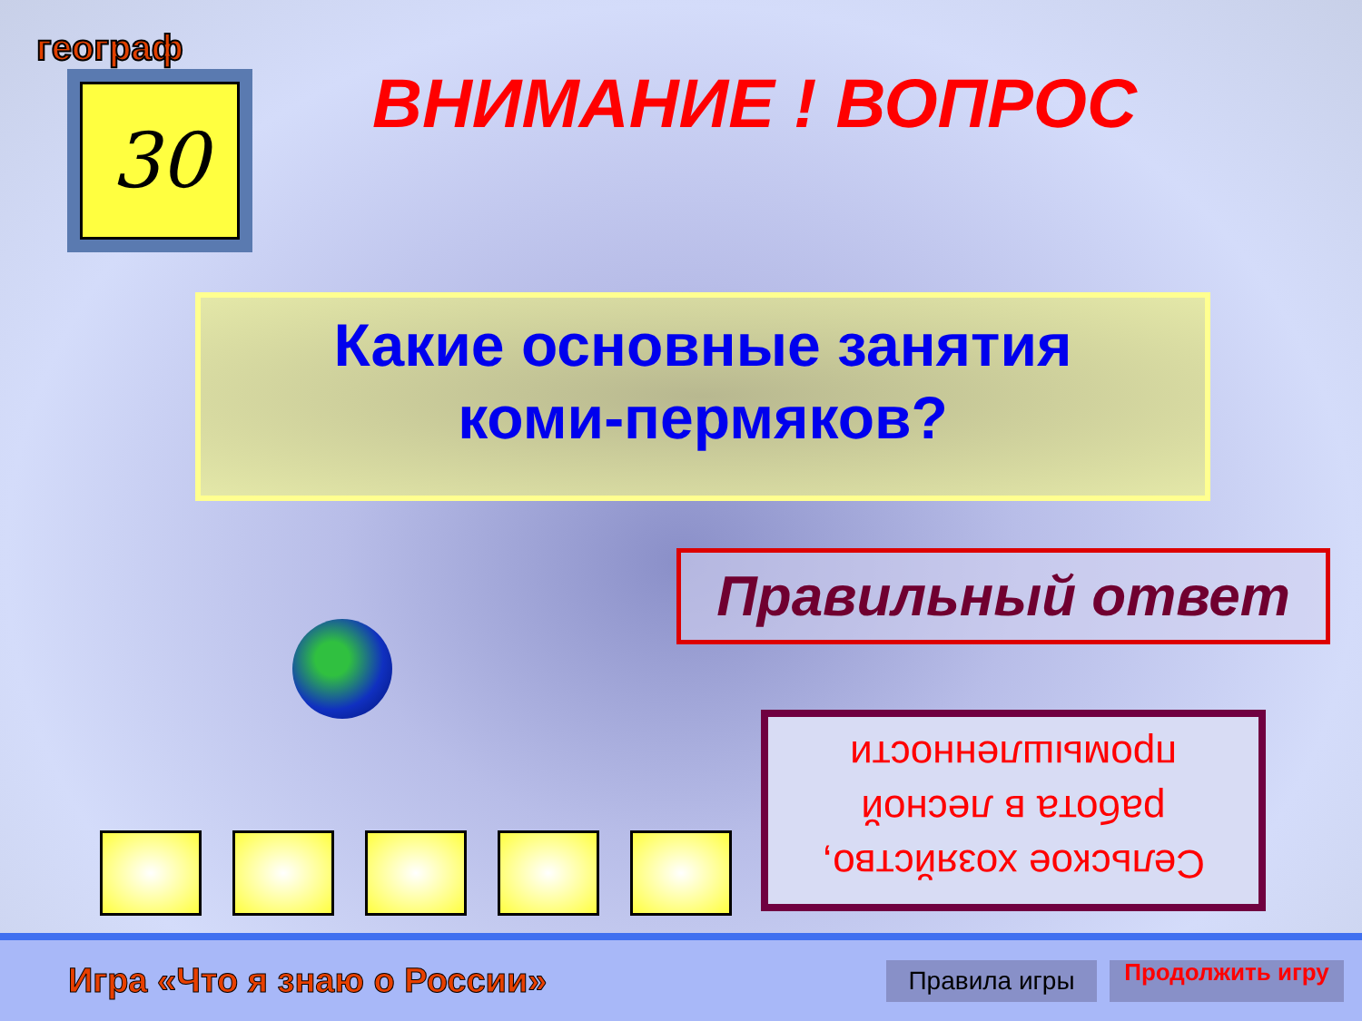географ
30 ВНИМАНИЕ ! ВОПРОС
Какие основные занятия
коми-пермяков?
Правильный ответ
Сельское хозяйство, работа в лесной промышленности
Игра «Что я знаю о России»
Правила игры
Продолжить игру